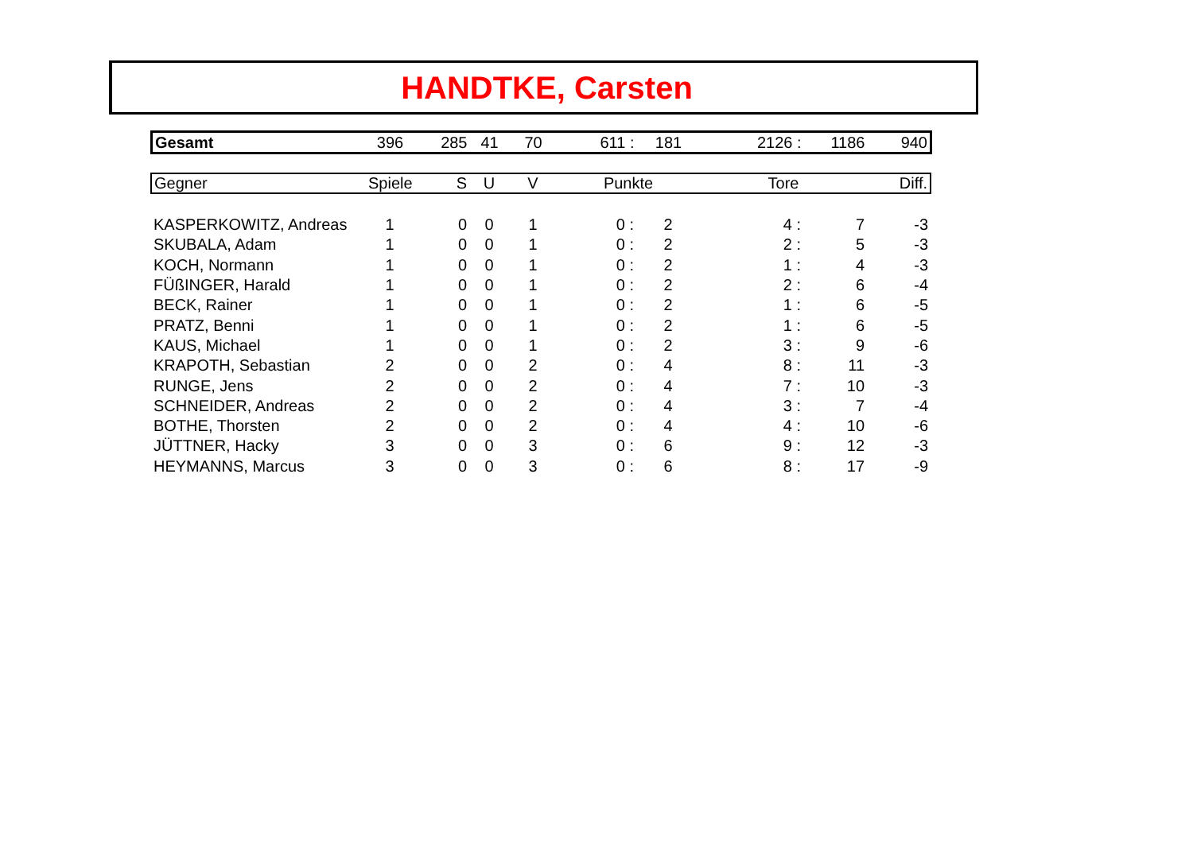HANDTKE, Carsten
| Gesamt | 396 | 285 | 41 | 70 | 611 : | 181 | 2126 : | 1186 | 940 |
| Gegner | Spiele | S | U | V | Punkte | | Tore | | Diff. |
| --- | --- | --- | --- | --- | --- | --- | --- | --- | --- |
| KASPERKOWITZ, Andreas | 1 | 0 | 0 | 1 | 0 : | 2 | 4 : | 7 | -3 |
| SKUBALA, Adam | 1 | 0 | 0 | 1 | 0 : | 2 | 2 : | 5 | -3 |
| KOCH, Normann | 1 | 0 | 0 | 1 | 0 : | 2 | 1 : | 4 | -3 |
| FÜßINGER, Harald | 1 | 0 | 0 | 1 | 0 : | 2 | 2 : | 6 | -4 |
| BECK, Rainer | 1 | 0 | 0 | 1 | 0 : | 2 | 1 : | 6 | -5 |
| PRATZ, Benni | 1 | 0 | 0 | 1 | 0 : | 2 | 1 : | 6 | -5 |
| KAUS, Michael | 1 | 0 | 0 | 1 | 0 : | 2 | 3 : | 9 | -6 |
| KRAPOTH, Sebastian | 2 | 0 | 0 | 2 | 0 : | 4 | 8 : | 11 | -3 |
| RUNGE, Jens | 2 | 0 | 0 | 2 | 0 : | 4 | 7 : | 10 | -3 |
| SCHNEIDER, Andreas | 2 | 0 | 0 | 2 | 0 : | 4 | 3 : | 7 | -4 |
| BOTHE, Thorsten | 2 | 0 | 0 | 2 | 0 : | 4 | 4 : | 10 | -6 |
| JÜTTNER, Hacky | 3 | 0 | 0 | 3 | 0 : | 6 | 9 : | 12 | -3 |
| HEYMANNS, Marcus | 3 | 0 | 0 | 3 | 0 : | 6 | 8 : | 17 | -9 |